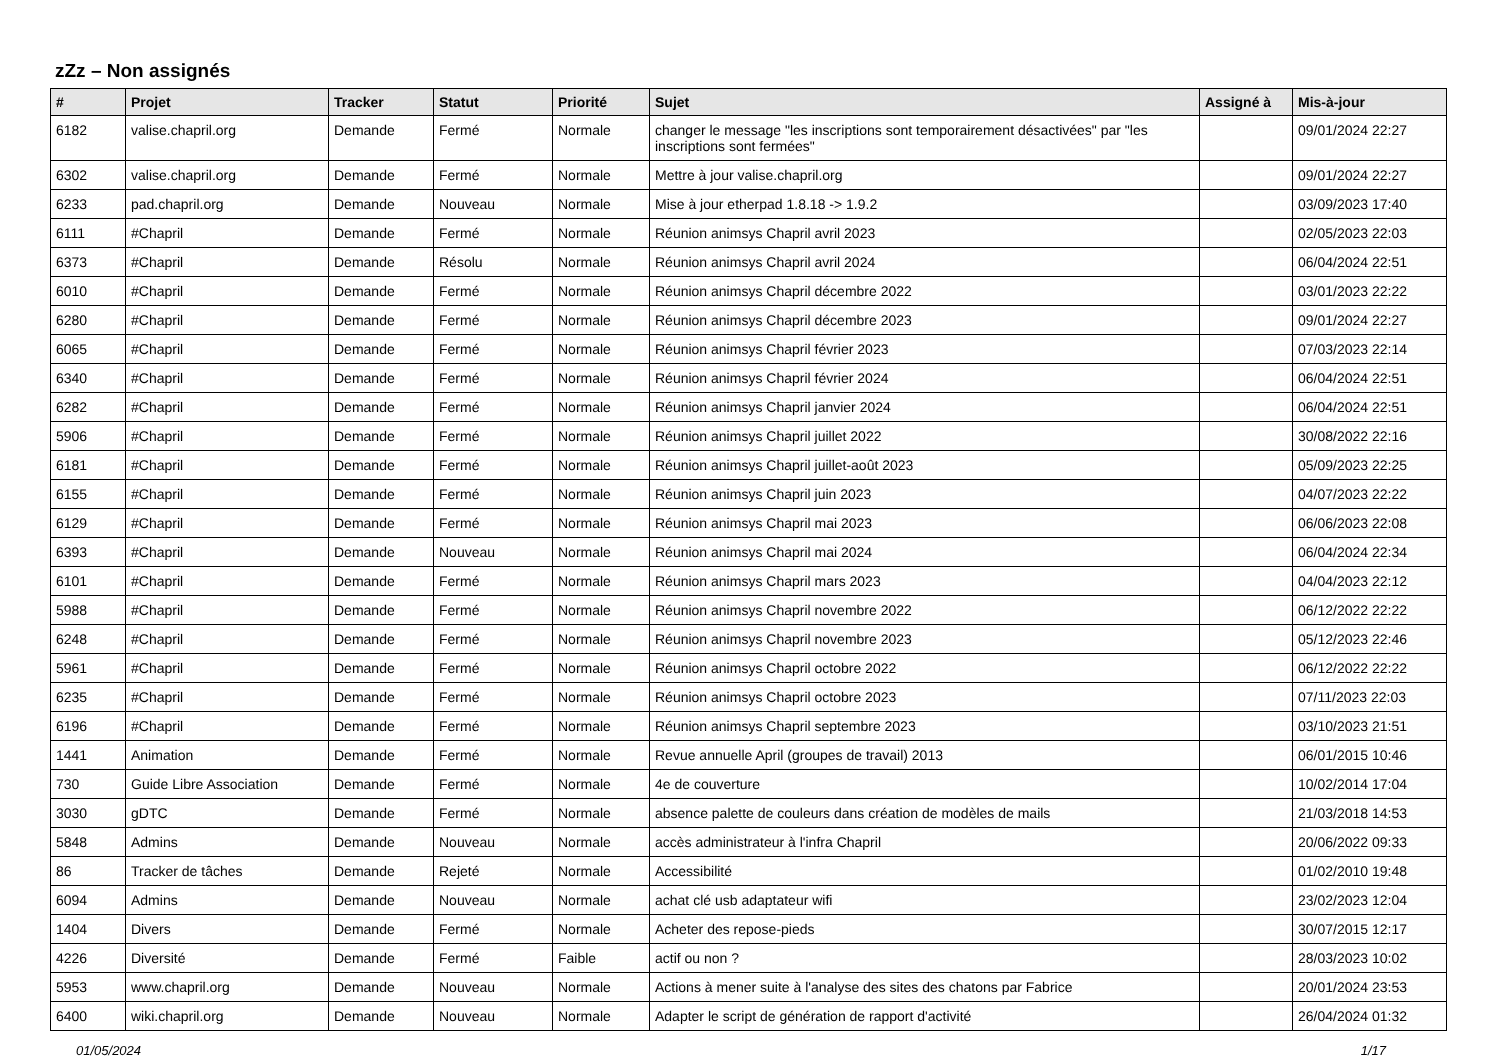zZz – Non assignés
| # | Projet | Tracker | Statut | Priorité | Sujet | Assigné à | Mis-à-jour |
| --- | --- | --- | --- | --- | --- | --- | --- |
| 6182 | valise.chapril.org | Demande | Fermé | Normale | changer le message "les inscriptions sont temporairement désactivées" par "les inscriptions sont fermées" | | 09/01/2024 22:27 |
| 6302 | valise.chapril.org | Demande | Fermé | Normale | Mettre à jour valise.chapril.org | | 09/01/2024 22:27 |
| 6233 | pad.chapril.org | Demande | Nouveau | Normale | Mise à jour etherpad 1.8.18 -> 1.9.2 | | 03/09/2023 17:40 |
| 6111 | #Chapril | Demande | Fermé | Normale | Réunion animsys Chapril avril 2023 | | 02/05/2023 22:03 |
| 6373 | #Chapril | Demande | Résolu | Normale | Réunion animsys Chapril avril 2024 | | 06/04/2024 22:51 |
| 6010 | #Chapril | Demande | Fermé | Normale | Réunion animsys Chapril décembre 2022 | | 03/01/2023 22:22 |
| 6280 | #Chapril | Demande | Fermé | Normale | Réunion animsys Chapril décembre 2023 | | 09/01/2024 22:27 |
| 6065 | #Chapril | Demande | Fermé | Normale | Réunion animsys Chapril février 2023 | | 07/03/2023 22:14 |
| 6340 | #Chapril | Demande | Fermé | Normale | Réunion animsys Chapril février 2024 | | 06/04/2024 22:51 |
| 6282 | #Chapril | Demande | Fermé | Normale | Réunion animsys Chapril janvier 2024 | | 06/04/2024 22:51 |
| 5906 | #Chapril | Demande | Fermé | Normale | Réunion animsys Chapril juillet 2022 | | 30/08/2022 22:16 |
| 6181 | #Chapril | Demande | Fermé | Normale | Réunion animsys Chapril juillet-août 2023 | | 05/09/2023 22:25 |
| 6155 | #Chapril | Demande | Fermé | Normale | Réunion animsys Chapril juin 2023 | | 04/07/2023 22:22 |
| 6129 | #Chapril | Demande | Fermé | Normale | Réunion animsys Chapril mai 2023 | | 06/06/2023 22:08 |
| 6393 | #Chapril | Demande | Nouveau | Normale | Réunion animsys Chapril mai 2024 | | 06/04/2024 22:34 |
| 6101 | #Chapril | Demande | Fermé | Normale | Réunion animsys Chapril mars 2023 | | 04/04/2023 22:12 |
| 5988 | #Chapril | Demande | Fermé | Normale | Réunion animsys Chapril novembre 2022 | | 06/12/2022 22:22 |
| 6248 | #Chapril | Demande | Fermé | Normale | Réunion animsys Chapril novembre 2023 | | 05/12/2023 22:46 |
| 5961 | #Chapril | Demande | Fermé | Normale | Réunion animsys Chapril octobre 2022 | | 06/12/2022 22:22 |
| 6235 | #Chapril | Demande | Fermé | Normale | Réunion animsys Chapril octobre 2023 | | 07/11/2023 22:03 |
| 6196 | #Chapril | Demande | Fermé | Normale | Réunion animsys Chapril septembre 2023 | | 03/10/2023 21:51 |
| 1441 | Animation | Demande | Fermé | Normale | Revue annuelle April (groupes de travail) 2013 | | 06/01/2015 10:46 |
| 730 | Guide Libre Association | Demande | Fermé | Normale | 4e de couverture | | 10/02/2014 17:04 |
| 3030 | gDTC | Demande | Fermé | Normale | absence palette de couleurs dans création de modèles de mails | | 21/03/2018 14:53 |
| 5848 | Admins | Demande | Nouveau | Normale | accès administrateur à l'infra Chapril | | 20/06/2022 09:33 |
| 86 | Tracker de tâches | Demande | Rejeté | Normale | Accessibilité | | 01/02/2010 19:48 |
| 6094 | Admins | Demande | Nouveau | Normale | achat clé usb adaptateur wifi | | 23/02/2023 12:04 |
| 1404 | Divers | Demande | Fermé | Normale | Acheter des repose-pieds | | 30/07/2015 12:17 |
| 4226 | Diversité | Demande | Fermé | Faible | actif ou non ? | | 28/03/2023 10:02 |
| 5953 | www.chapril.org | Demande | Nouveau | Normale | Actions à mener suite à l'analyse des sites des chatons par Fabrice | | 20/01/2024 23:53 |
| 6400 | wiki.chapril.org | Demande | Nouveau | Normale | Adapter le script de génération de rapport d'activité | | 26/04/2024 01:32 |
01/05/2024 1/17